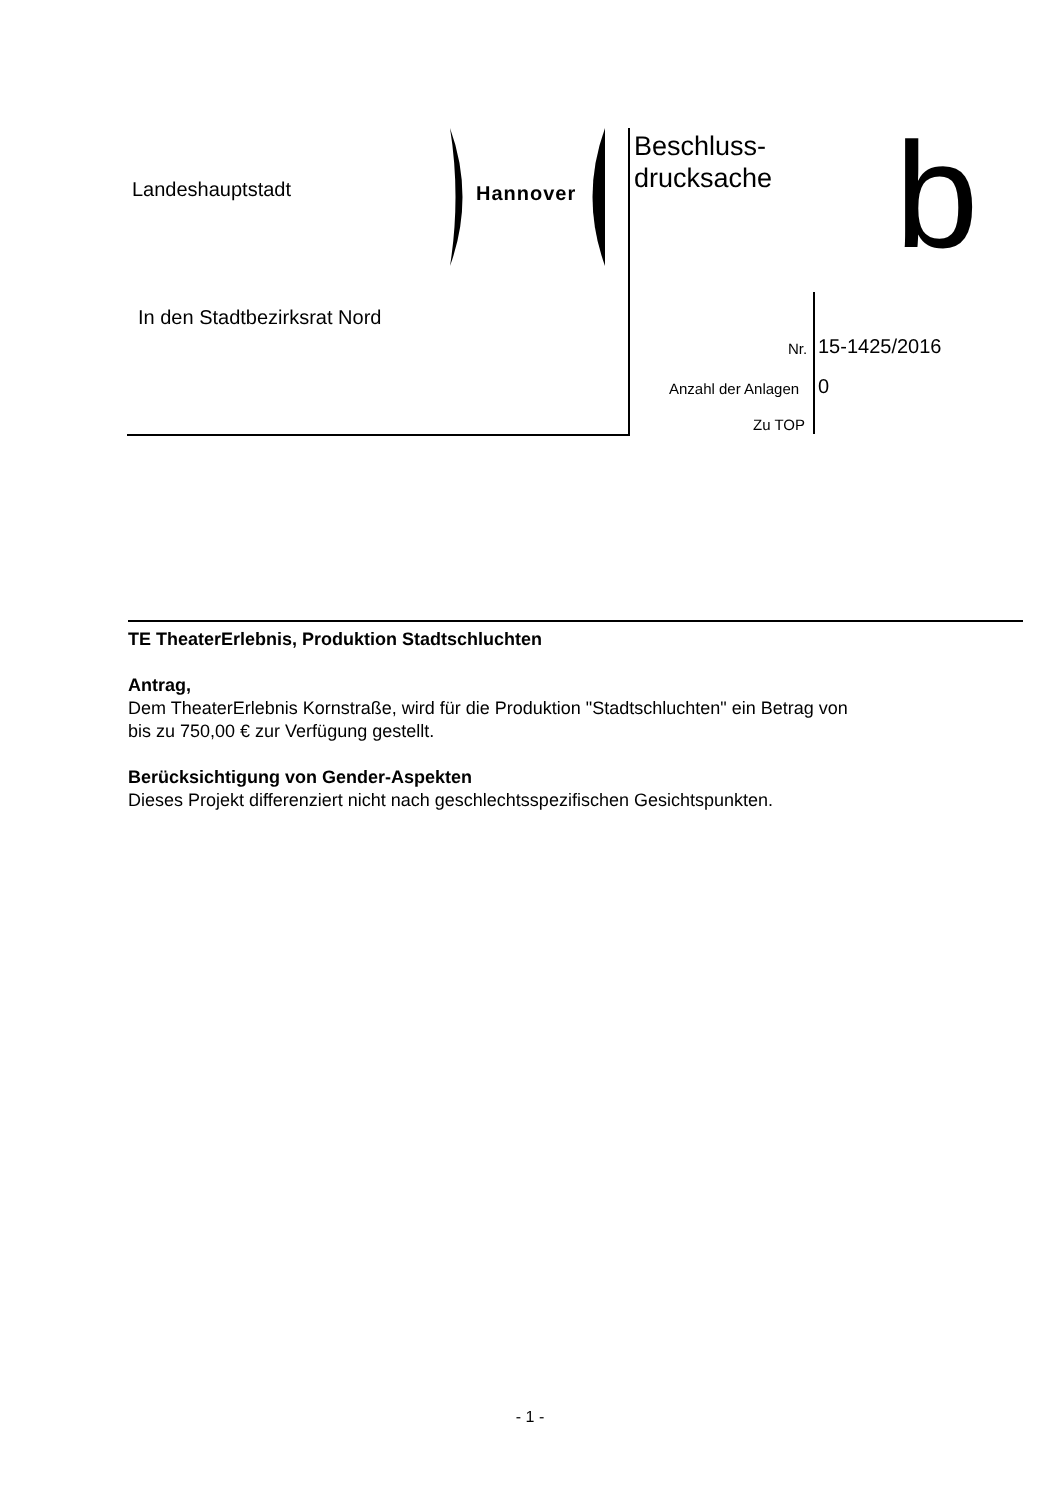Landeshauptstadt Hannover
Beschluss-
drucksache
b
In den Stadtbezirksrat Nord
Nr. 15-1425/2016
Anzahl der Anlagen 0
Zu TOP
TE TheaterErlebnis, Produktion Stadtschluchten
Antrag,
Dem TheaterErlebnis Kornstraße, wird für die Produktion "Stadtschluchten" ein Betrag von
bis zu 750,00 € zur Verfügung gestellt.
Berücksichtigung von Gender-Aspekten
Dieses Projekt differenziert nicht nach geschlechtsspezifischen Gesichtspunkten.
- 1 -